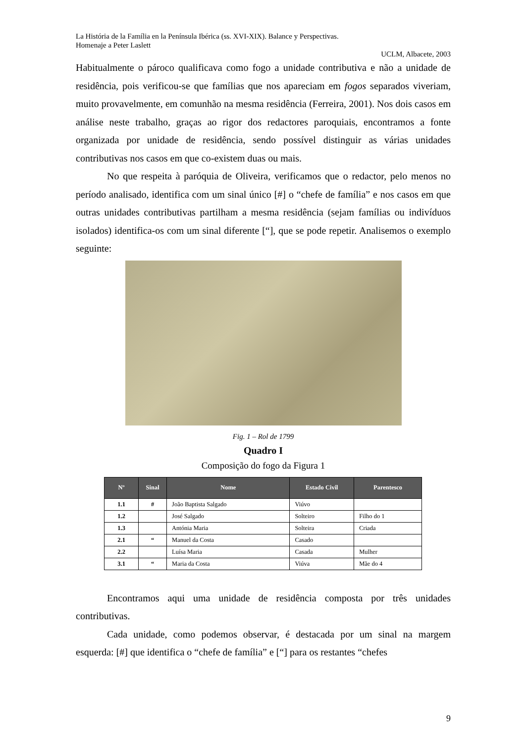La História de la Família en la Península Ibérica (ss. XVI-XIX). Balance y Perspectivas.
Homenaje a Peter Laslett
UCLM, Albacete, 2003
Habitualmente o pároco qualificava como fogo a unidade contributiva e não a unidade de residência, pois verificou-se que famílias que nos apareciam em fogos separados viveriam, muito provavelmente, em comunhão na mesma residência (Ferreira, 2001). Nos dois casos em análise neste trabalho, graças ao rigor dos redactores paroquiais, encontramos a fonte organizada por unidade de residência, sendo possível distinguir as várias unidades contributivas nos casos em que co-existem duas ou mais.
No que respeita à paróquia de Oliveira, verificamos que o redactor, pelo menos no período analisado, identifica com um sinal único [#] o “chefe de família” e nos casos em que outras unidades contributivas partilham a mesma residência (sejam famílias ou indivíduos isolados) identifica-os com um sinal diferente [“], que se pode repetir. Analisemos o exemplo seguinte:
Fig. 1 – Rol de 1799
Quadro I
Composição do fogo da Figura 1
| Nº | Sinal | Nome | Estado Civil | Parentesco |
| --- | --- | --- | --- | --- |
| 1.1 | # | João Baptista Salgado | Viúvo | |
| 1.2 | | José Salgado | Solteiro | Filho do 1 |
| 1.3 | | Antónia Maria | Solteira | Criada |
| 2.1 | “ | Manuel da Costa | Casado | |
| 2.2 | | Luísa Maria | Casada | Mulher |
| 3.1 | “ | Maria da Costa | Viúva | Mãe do 4 |
Encontramos aqui uma unidade de residência composta por três unidades contributivas.
Cada unidade, como podemos observar, é destacada por um sinal na margem esquerda: [#] que identifica o “chefe de família” e [“] para os restantes “chefes
9